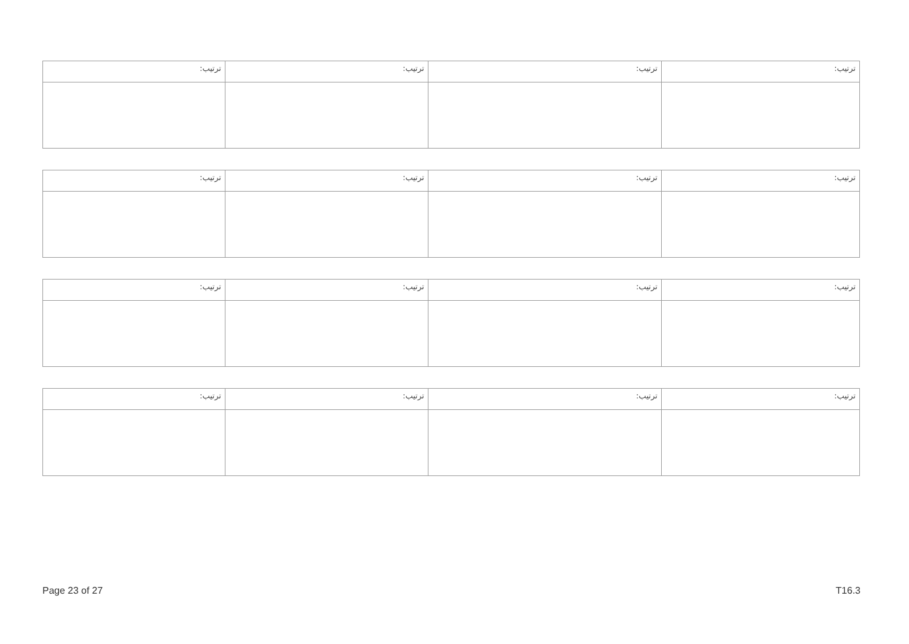| :ترتيب | :ترتيب | :ترتيب | :ترتيب |
| :ترتيب | :ترتيب | :ترتيب | :ترتيب |
| :ترتيب | :ترتيب | :ترتيب | :ترتيب |
| :ترتيب | :ترتيب | :ترتيب | :ترتيب |
Page 23 of 27 T16.3